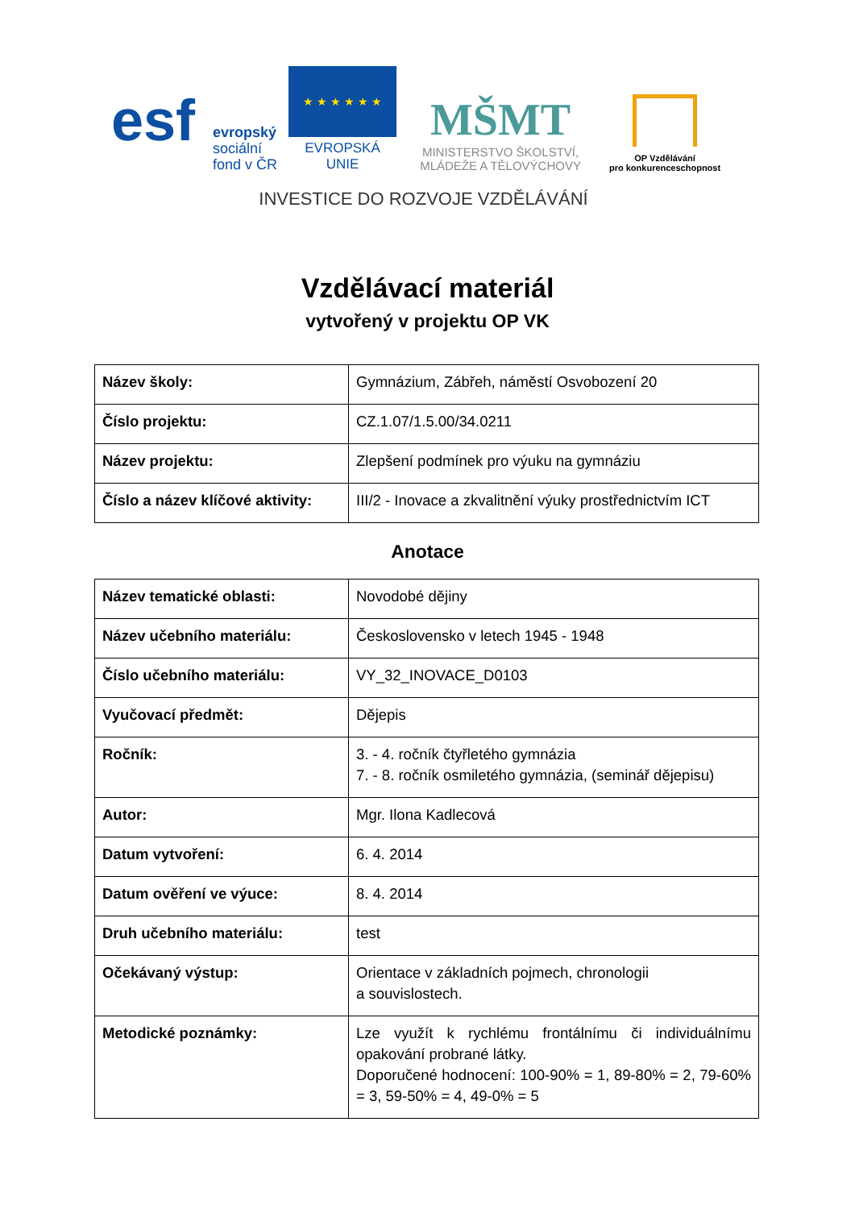esf
evropský
sociální
fond v ČR
★ ★ ★ ★ ★ ★
EVROPSKÁ UNIE
MŠMT
MINISTERSTVO ŠKOLSTVÍ,
MLÁDEŽE A TĚLOVÝCHOVY
OP Vzdělávání
pro konkurenceschopnost
INVESTICE DO ROZVOJE VZDĚLÁVÁNÍ
Vzdělávací materiál
vytvořený v projektu OP VK
| Název školy: | Gymnázium, Zábřeh, náměstí Osvobození 20 |
| Číslo projektu: | CZ.1.07/1.5.00/34.0211 |
| Název projektu: | Zlepšení podmínek pro výuku na gymnáziu |
| Číslo a název klíčové aktivity: | III/2 - Inovace a zkvalitnění výuky prostřednictvím ICT |
Anotace
| Název tematické oblasti: | Novodobé dějiny |
| Název učebního materiálu: | Československo v letech 1945 - 1948 |
| Číslo učebního materiálu: | VY_32_INOVACE_D0103 |
| Vyučovací předmět: | Dějepis |
| Ročník: | 3. - 4. ročník čtyřletého gymnázia 7. - 8. ročník osmiletého gymnázia, (seminář dějepisu) |
| Autor: | Mgr. Ilona Kadlecová |
| Datum vytvoření: | 6. 4. 2014 |
| Datum ověření ve výuce: | 8. 4. 2014 |
| Druh učebního materiálu: | test |
| Očekávaný výstup: | Orientace v základních pojmech, chronologii a souvislostech. |
| Metodické poznámky: | Lze využít k rychlému frontálnímu či individuálnímu opakování probrané látky. Doporučené hodnocení: 100-90% = 1, 89-80% = 2, 79-60% = 3, 59-50% = 4, 49-0% = 5 |